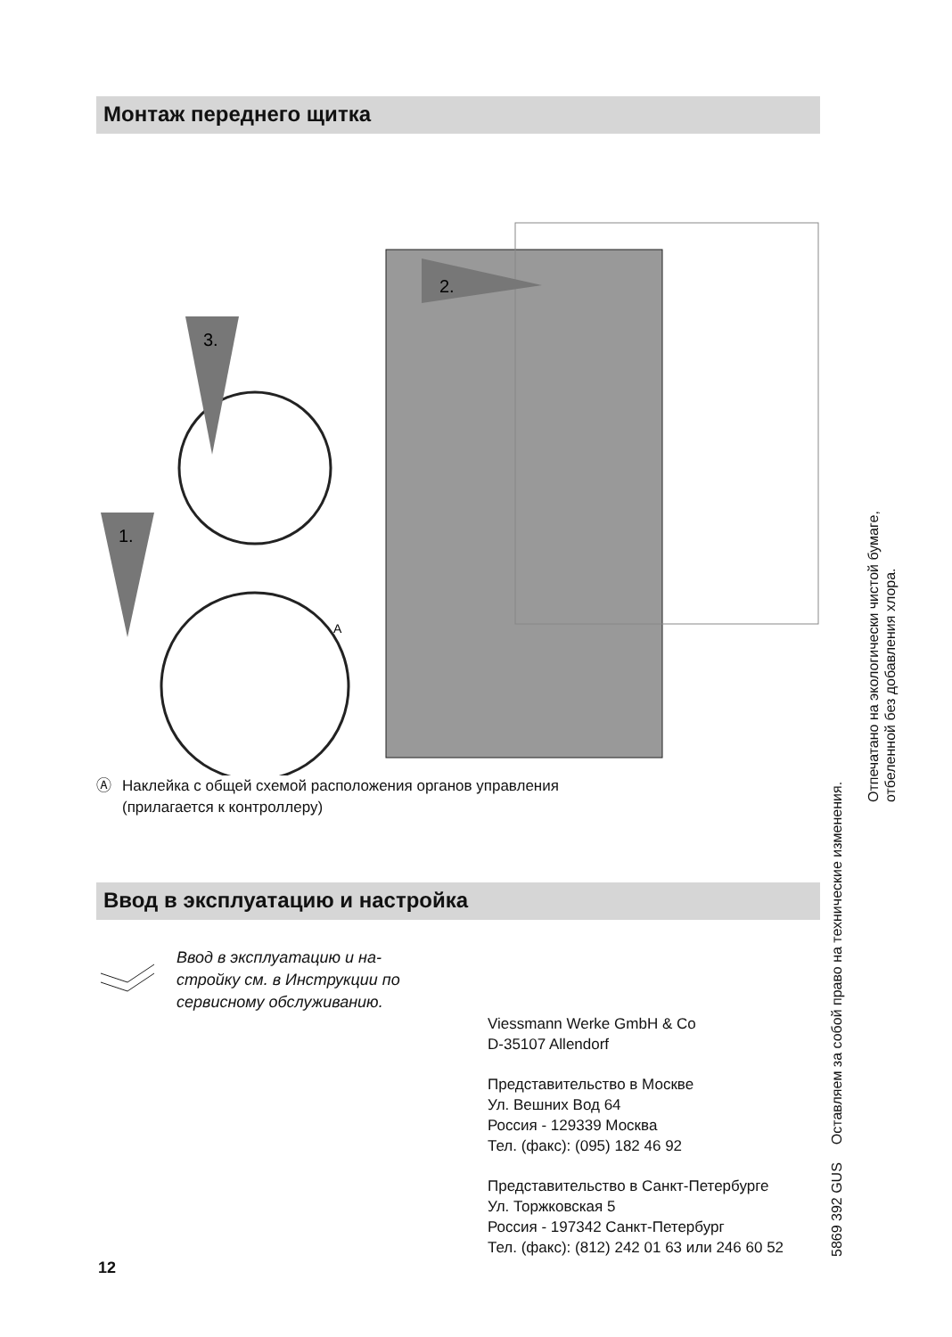Монтаж переднего щитка
2.
3.
1.
A
Ⓐ Наклейка с общей схемой расположения органов управления
(прилагается к контроллеру)
Ввод в эксплуатацию и настройка
Ввод в эксплуатацию и на-
стройку см. в Инструкции по
сервисному обслуживанию.
Viessmann Werke GmbH & Co
D-35107 Allendorf
Представительство в Москве
Ул. Вешних Вод 64
Россия - 129339 Москва
Тел. (факс): (095) 182 46 92
Представительство в Санкт-Петербурге
Ул. Торжковская 5
Россия - 197342 Санкт-Петербург
Тел. (факс): (812) 242 01 63 или 246 60 52
12
5869 392 GUS Оставляем за собой право на технические изменения.
Отпечатано на экологически чистой бумаге,
отбеленной без добавления хлора.